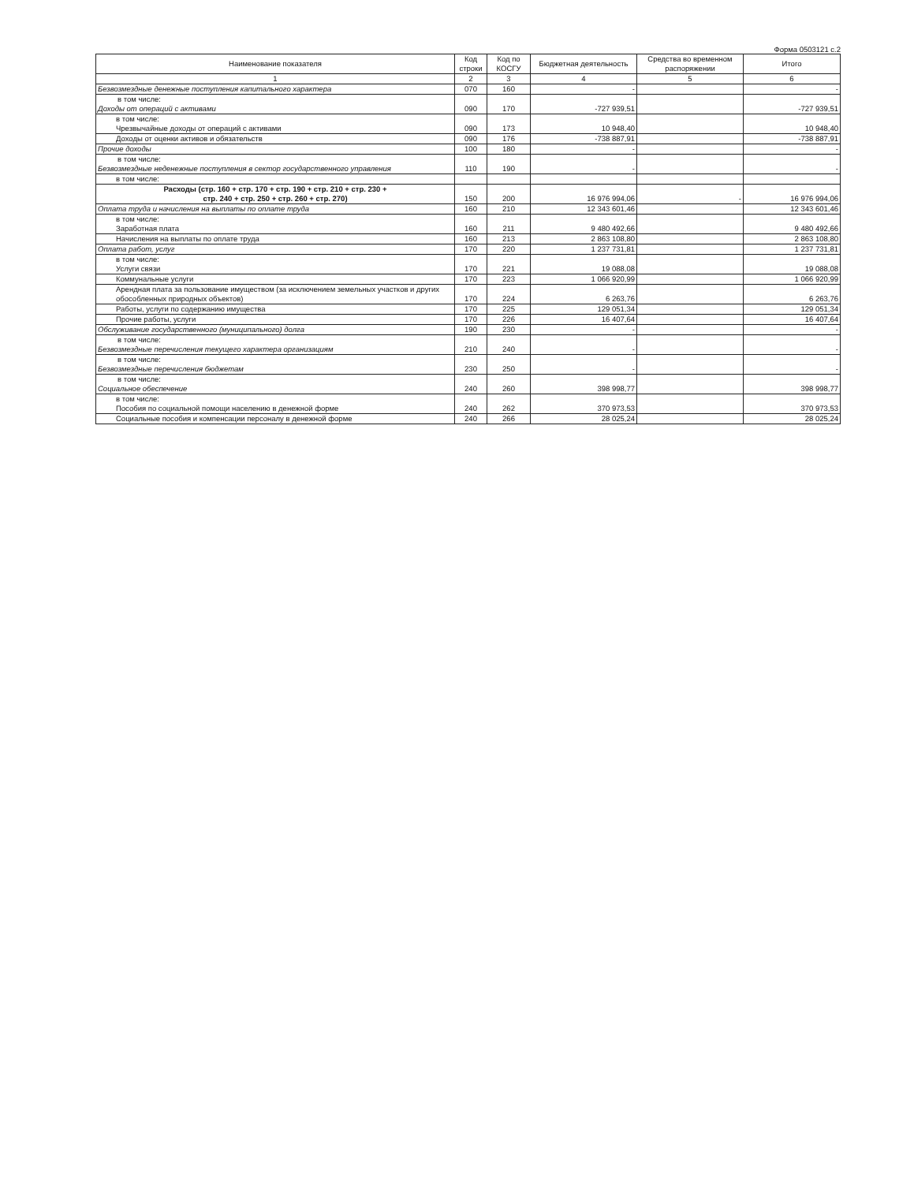Форма 0503121 с.2
| Наименование показателя | Код строки | Код по КОСГУ | Бюджетная деятельность | Средства во временном распоряжении | Итого |
| --- | --- | --- | --- | --- | --- |
| 1 | 2 | 3 | 4 | 5 | 6 |
| Безвозмездные денежные поступления капитального характера | 070 | 160 | - | | - |
| в том числе: Доходы от операций с активами | 090 | 170 | -727 939,51 | | -727 939,51 |
| в том числе: Чрезвычайные доходы от операций с активами | 090 | 173 | 10 948,40 | | 10 948,40 |
| Доходы от оценки активов и обязательств | 090 | 176 | -738 887,91 | | -738 887,91 |
| Прочие доходы | 100 | 180 | - | | - |
| в том числе: Безвозмездные неденежные поступления в сектор государственного управления | 110 | 190 | - | | - |
| в том числе: | | | | | |
| Расходы (стр. 160 + стр. 170 + стр. 190 + стр. 210 + стр. 230 + стр. 240 + стр. 250 + стр. 260 + стр. 270) | 150 | 200 | 16 976 994,06 | - | 16 976 994,06 |
| Оплата труда и начисления на выплаты по оплате труда | 160 | 210 | 12 343 601,46 | | 12 343 601,46 |
| в том числе: Заработная плата | 160 | 211 | 9 480 492,66 | | 9 480 492,66 |
| Начисления на выплаты по оплате труда | 160 | 213 | 2 863 108,80 | | 2 863 108,80 |
| Оплата работ, услуг | 170 | 220 | 1 237 731,81 | | 1 237 731,81 |
| в том числе: Услуги связи | 170 | 221 | 19 088,08 | | 19 088,08 |
| Коммунальные услуги | 170 | 223 | 1 066 920,99 | | 1 066 920,99 |
| Арендная плата за пользование имуществом (за исключением земельных участков и других обособленных природных объектов) | 170 | 224 | 6 263,76 | | 6 263,76 |
| Работы, услуги по содержанию имущества | 170 | 225 | 129 051,34 | | 129 051,34 |
| Прочие работы, услуги | 170 | 226 | 16 407,64 | | 16 407,64 |
| Обслуживание государственного (муниципального) долга | 190 | 230 | - | | - |
| в том числе: Безвозмездные перечисления текущего характера организациям | 210 | 240 | - | | - |
| в том числе: Безвозмездные перечисления бюджетам | 230 | 250 | - | | - |
| в том числе: Социальное обеспечение | 240 | 260 | 398 998,77 | | 398 998,77 |
| в том числе: Пособия по социальной помощи населению в денежной форме | 240 | 262 | 370 973,53 | | 370 973,53 |
| Социальные пособия и компенсации персоналу в денежной форме | 240 | 266 | 28 025,24 | | 28 025,24 |